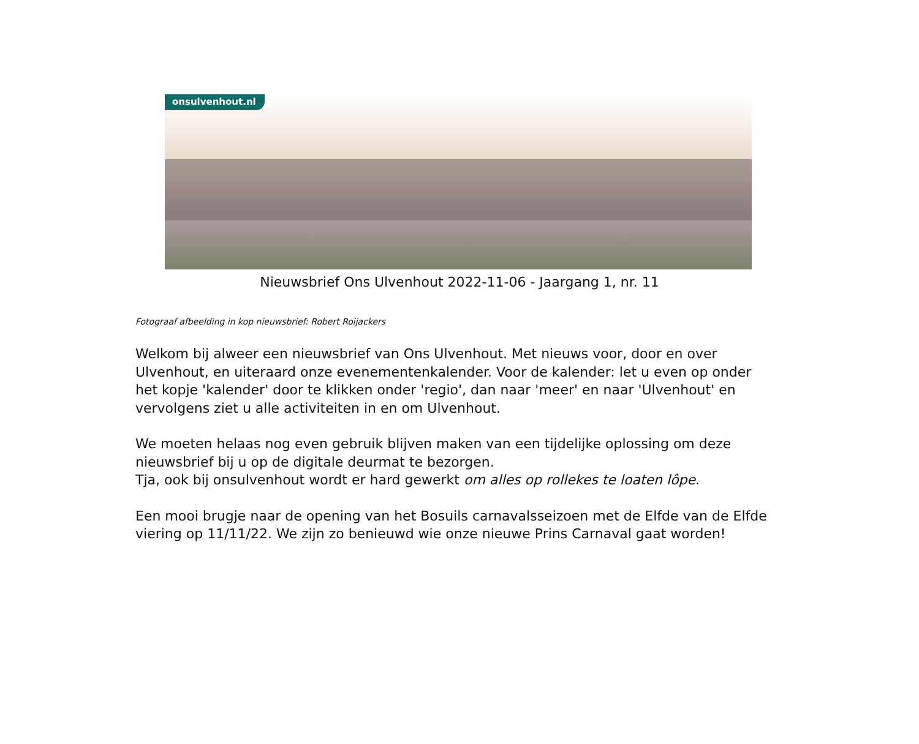onsulvenhout.nl
Nieuwsbrief Ons Ulvenhout 2022-11-06 - Jaargang 1, nr. 11
Fotograaf afbeelding in kop nieuwsbrief: Robert Roijackers
Welkom bij alweer een nieuwsbrief van Ons Ulvenhout. Met nieuws voor, door en over Ulvenhout, en uiteraard onze evenementenkalender. Voor de kalender: let u even op onder het kopje 'kalender' door te klikken onder 'regio', dan naar 'meer' en naar 'Ulvenhout' en vervolgens ziet u alle activiteiten in en om Ulvenhout.
We moeten helaas nog even gebruik blijven maken van een tijdelijke oplossing om deze nieuwsbrief bij u op de digitale deurmat te bezorgen.
Tja, ook bij onsulvenhout wordt er hard gewerkt om alles op rollekes te loaten lôpe.
Een mooi brugje naar de opening van het Bosuils carnavalsseizoen met de Elfde van de Elfde viering op 11/11/22. We zijn zo benieuwd wie onze nieuwe Prins Carnaval gaat worden!